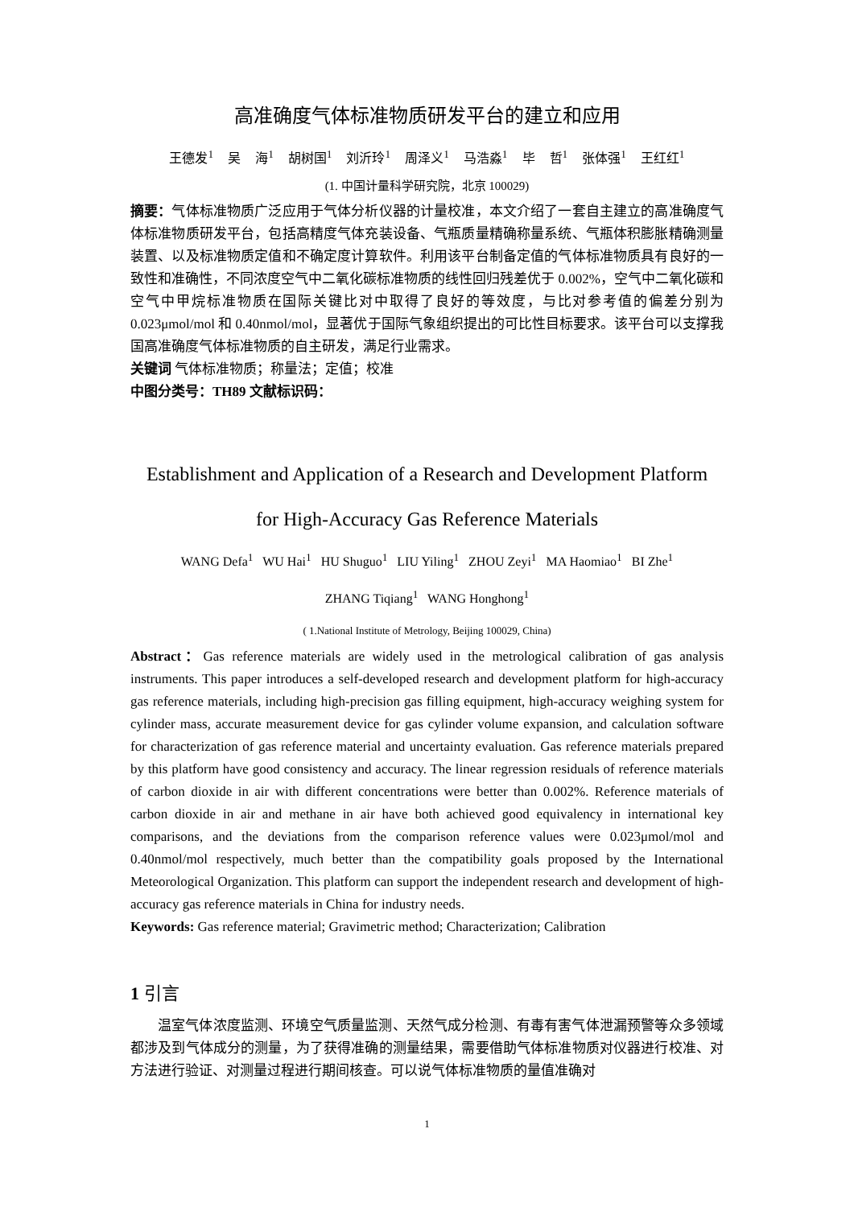高准确度气体标准物质研发平台的建立和应用
王德发<sup>1</sup> 吴 海<sup>1</sup> 胡树国<sup>1</sup> 刘沂玲<sup>1</sup> 周泽义<sup>1</sup> 马浩淼<sup>1</sup> 毕 哲<sup>1</sup> 张体强<sup>1</sup> 王红红<sup>1</sup>
(1. 中国计量科学研究院，北京 100029)
摘要：气体标准物质广泛应用于气体分析仪器的计量校准，本文介绍了一套自主建立的高准确度气体标准物质研发平台，包括高精度气体充装设备、气瓶质量精确称量系统、气瓶体积膨胀精确测量装置、以及标准物质定值和不确定度计算软件。利用该平台制备定值的气体标准物质具有良好的一致性和准确性，不同浓度空气中二氧化碳标准物质的线性回归残差优于 0.002%，空气中二氧化碳和空气中甲烷标准物质在国际关键比对中取得了良好的等效度，与比对参考值的偏差分别为 0.023μmol/mol 和 0.40nmol/mol，显著优于国际气象组织提出的可比性目标要求。该平台可以支撑我国高准确度气体标准物质的自主研发，满足行业需求。
关键词 气体标准物质；称量法；定值；校准
中图分类号：TH89 文献标识码：
Establishment and Application of a Research and Development Platform
for High-Accuracy Gas Reference Materials
WANG Defa<sup>1</sup> WU Hai<sup>1</sup> HU Shuguo<sup>1</sup> LIU Yiling<sup>1</sup> ZHOU Zeyi<sup>1</sup> MA Haomiao<sup>1</sup> BI Zhe<sup>1</sup>
ZHANG Tiqiang<sup>1</sup> WANG Honghong<sup>1</sup>
( 1.National Institute of Metrology, Beijing 100029, China)
Abstract：Gas reference materials are widely used in the metrological calibration of gas analysis instruments. This paper introduces a self-developed research and development platform for high-accuracy gas reference materials, including high-precision gas filling equipment, high-accuracy weighing system for cylinder mass, accurate measurement device for gas cylinder volume expansion, and calculation software for characterization of gas reference material and uncertainty evaluation. Gas reference materials prepared by this platform have good consistency and accuracy. The linear regression residuals of reference materials of carbon dioxide in air with different concentrations were better than 0.002%. Reference materials of carbon dioxide in air and methane in air have both achieved good equivalency in international key comparisons, and the deviations from the comparison reference values were 0.023μmol/mol and 0.40nmol/mol respectively, much better than the compatibility goals proposed by the International Meteorological Organization. This platform can support the independent research and development of high-accuracy gas reference materials in China for industry needs.
Keywords: Gas reference material; Gravimetric method; Characterization; Calibration
1 引言
温室气体浓度监测、环境空气质量监测、天然气成分检测、有毒有害气体泄漏预警等众多领域都涉及到气体成分的测量，为了获得准确的测量结果，需要借助气体标准物质对仪器进行校准、对方法进行验证、对测量过程进行期间核查。可以说气体标准物质的量值准确对
1